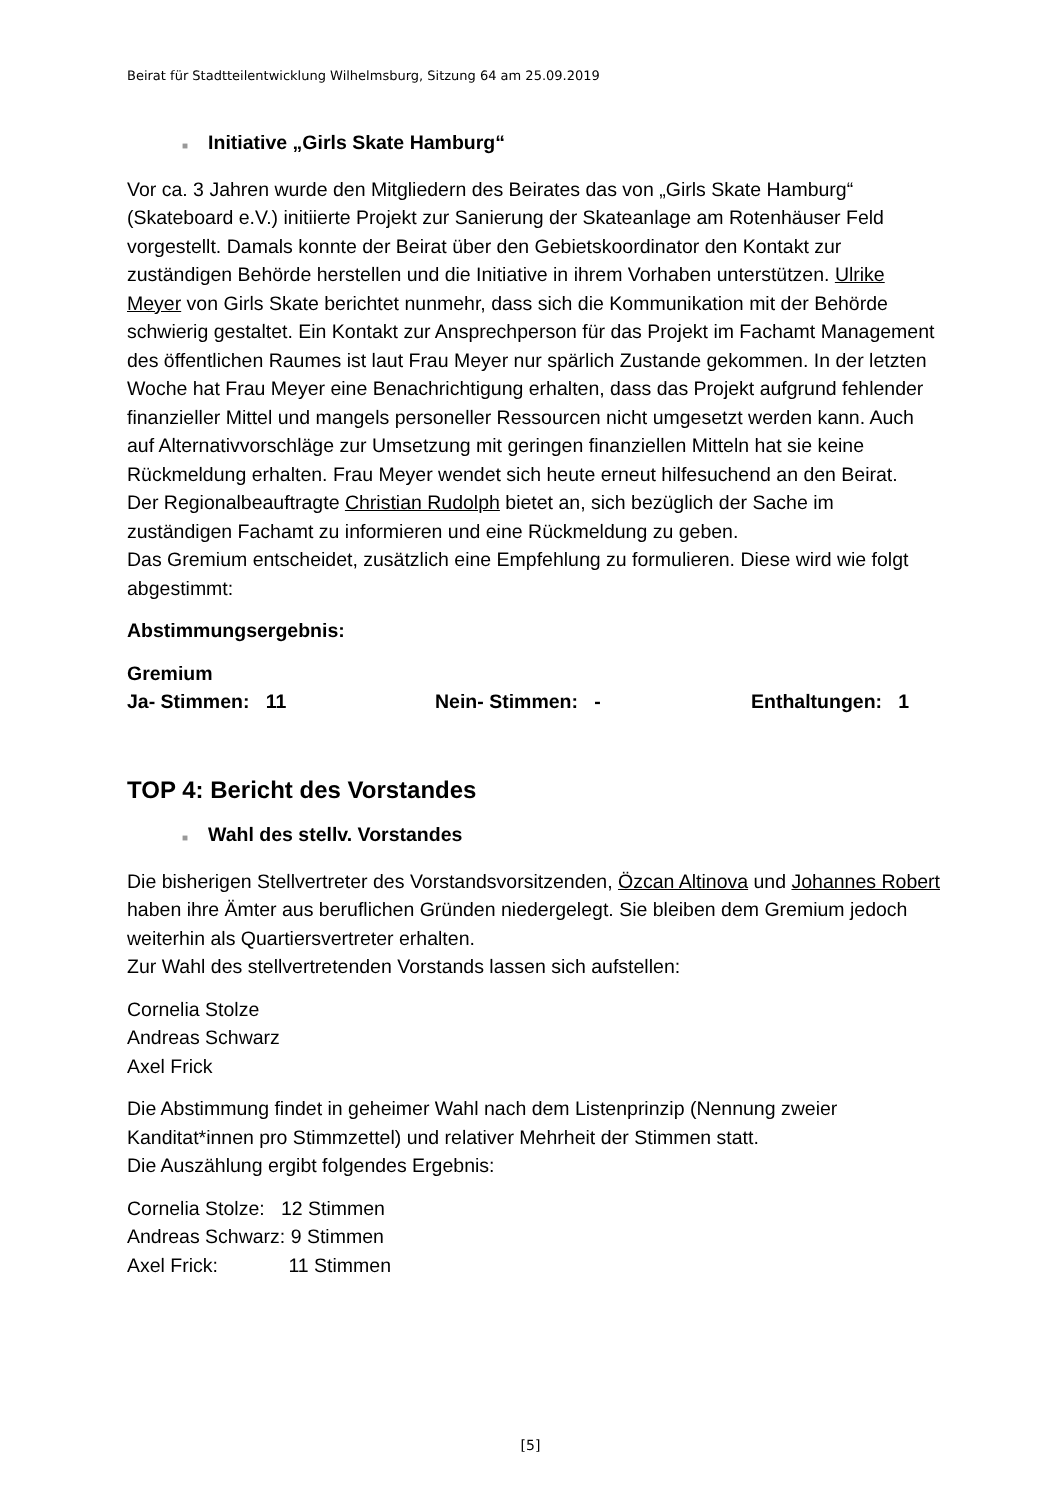Beirat für Stadtteilentwicklung Wilhelmsburg, Sitzung 64 am 25.09.2019
■ Initiative „Girls Skate Hamburg“
Vor ca. 3 Jahren wurde den Mitgliedern des Beirates das von „Girls Skate Hamburg“ (Skateboard e.V.) initiierte Projekt zur Sanierung der Skateanlage am Rotenhäuser Feld vorgestellt. Damals konnte der Beirat über den Gebietskoordinator den Kontakt zur zuständigen Behörde herstellen und die Initiative in ihrem Vorhaben unterstützen. Ulrike Meyer von Girls Skate berichtet nunmehr, dass sich die Kommunikation mit der Behörde schwierig gestaltet. Ein Kontakt zur Ansprechperson für das Projekt im Fachamt Management des öffentlichen Raumes ist laut Frau Meyer nur spärlich Zustande gekommen. In der letzten Woche hat Frau Meyer eine Benachrichtigung erhalten, dass das Projekt aufgrund fehlender finanzieller Mittel und mangels personeller Ressourcen nicht umgesetzt werden kann. Auch auf Alternativvorschläge zur Umsetzung mit geringen finanziellen Mitteln hat sie keine Rückmeldung erhalten. Frau Meyer wendet sich heute erneut hilfesuchend an den Beirat.
Der Regionalbeauftragte Christian Rudolph bietet an, sich bezüglich der Sache im zuständigen Fachamt zu informieren und eine Rückmeldung zu geben.
Das Gremium entscheidet, zusätzlich eine Empfehlung zu formulieren. Diese wird wie folgt abgestimmt:
Abstimmungsergebnis:
Gremium
Ja- Stimmen: 11 Nein- Stimmen: - Enthaltungen: 1
TOP 4: Bericht des Vorstandes
■ Wahl des stellv. Vorstandes
Die bisherigen Stellvertreter des Vorstandsvorsitzenden, Özcan Altinova und Johannes Robert haben ihre Ämter aus beruflichen Gründen niedergelegt. Sie bleiben dem Gremium jedoch weiterhin als Quartiersvertreter erhalten.
Zur Wahl des stellvertretenden Vorstands lassen sich aufstellen:
Cornelia Stolze
Andreas Schwarz
Axel Frick
Die Abstimmung findet in geheimer Wahl nach dem Listenprinzip (Nennung zweier Kanditat*innen pro Stimmzettel) und relativer Mehrheit der Stimmen statt.
Die Auszählung ergibt folgendes Ergebnis:
Cornelia Stolze: 12 Stimmen
Andreas Schwarz: 9 Stimmen
Axel Frick: 11 Stimmen
[5]